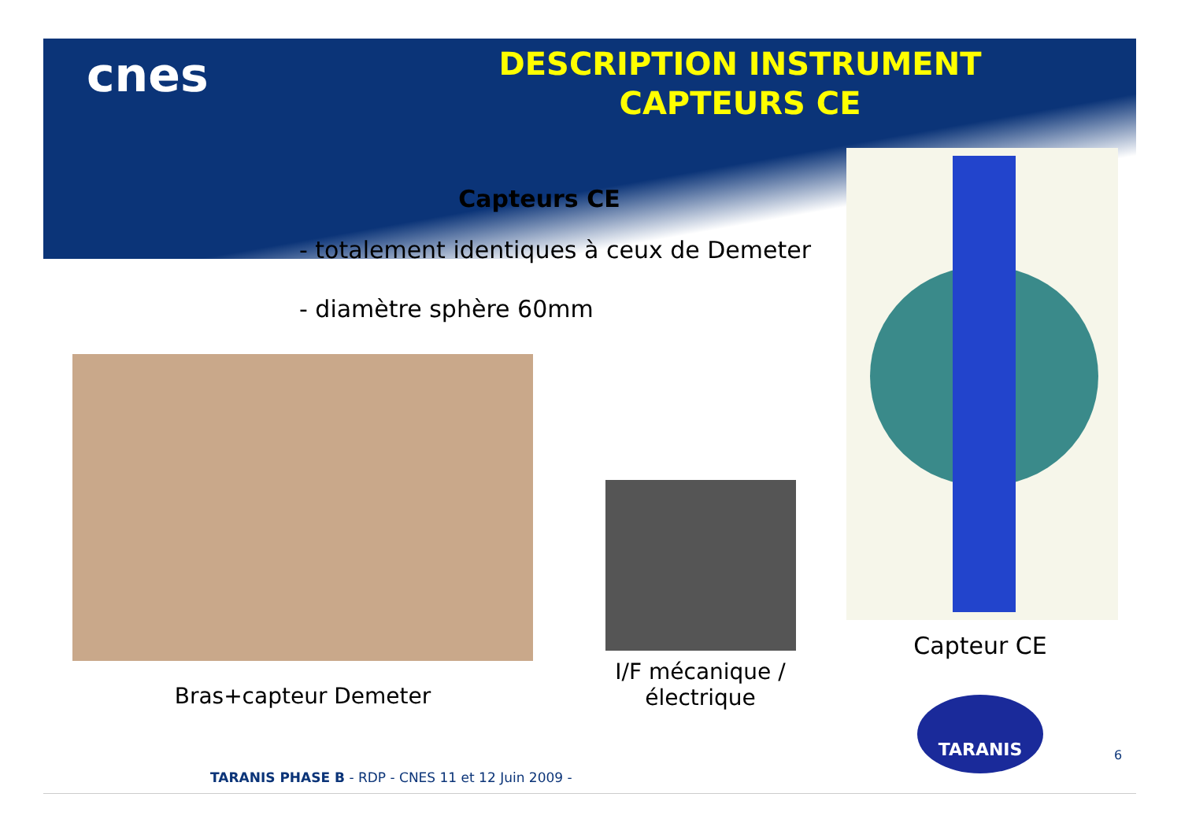cnes
DESCRIPTION INSTRUMENT
CAPTEURS CE
Capteurs CE
- totalement identiques à ceux de Demeter
- diamètre sphère 60mm
Bras+capteur Demeter
I/F mécanique /
électrique
Capteur CE
TARANIS
TARANIS PHASE B - RDP - CNES 11 et 12 Juin 2009 -
6